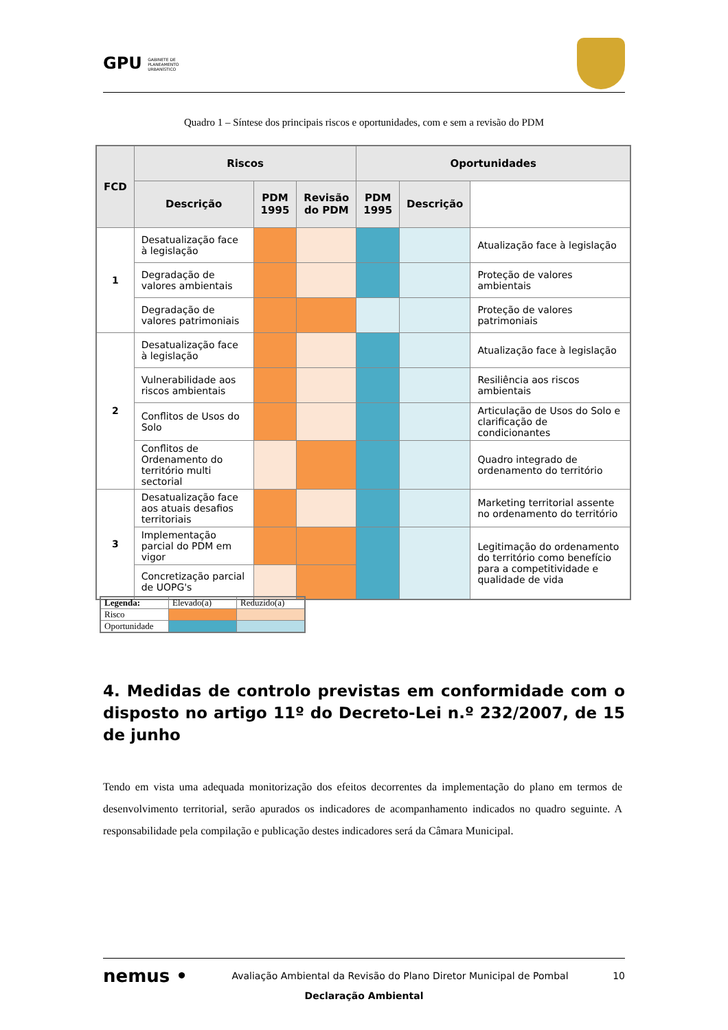GPU GABINETE DE
PLANEAMENTO
URBANÍSTICO
Quadro 1 – Síntese dos principais riscos e oportunidades, com e sem a revisão do PDM
| FCD | Riscos | | | Oportunidades | | |
| --- | --- | --- | --- | --- | --- | --- |
| | Descrição | PDM 1995 | Revisão do PDM | PDM 1995 | Descrição | |
| 1 | Desatualização face à legislação | | | | | Atualização face à legislação |
| | Degradação de valores ambientais | | | | | Proteção de valores ambientais |
| | Degradação de valores patrimoniais | | | | | Proteção de valores patrimoniais |
| 2 | Desatualização face à legislação | | | | | Atualização face à legislação |
| | Vulnerabilidade aos riscos ambientais | | | | | Resiliência aos riscos ambientais |
| | Conflitos de Usos do Solo | | | | | Articulação de Usos do Solo e clarificação de condicionantes |
| | Conflitos de Ordenamento do território multi sectorial | | | | | Quadro integrado de ordenamento do território |
| 3 | Desatualização face aos atuais desafios territoriais | | | | | Marketing territorial assente no ordenamento do território |
| | Implementação parcial do PDM em vigor | | | | | Legitimação do ordenamento do território como benefício para a competitividade e qualidade de vida |
| | Concretização parcial de UOPG's | | | | | |
| Legenda: | Elevado(a) | Reduzido(a) |
| Risco | | |
| Oportunidade | | |
4. Medidas de controlo previstas em conformidade com o disposto no artigo 11º do Decreto-Lei n.º 232/2007, de 15 de junho
Tendo em vista uma adequada monitorização dos efeitos decorrentes da implementação do plano em termos de desenvolvimento territorial, serão apurados os indicadores de acompanhamento indicados no quadro seguinte. A responsabilidade pela compilação e publicação destes indicadores será da Câmara Municipal.
nemus • Avaliação Ambiental da Revisão do Plano Diretor Municipal de Pombal 10
Declaração Ambiental